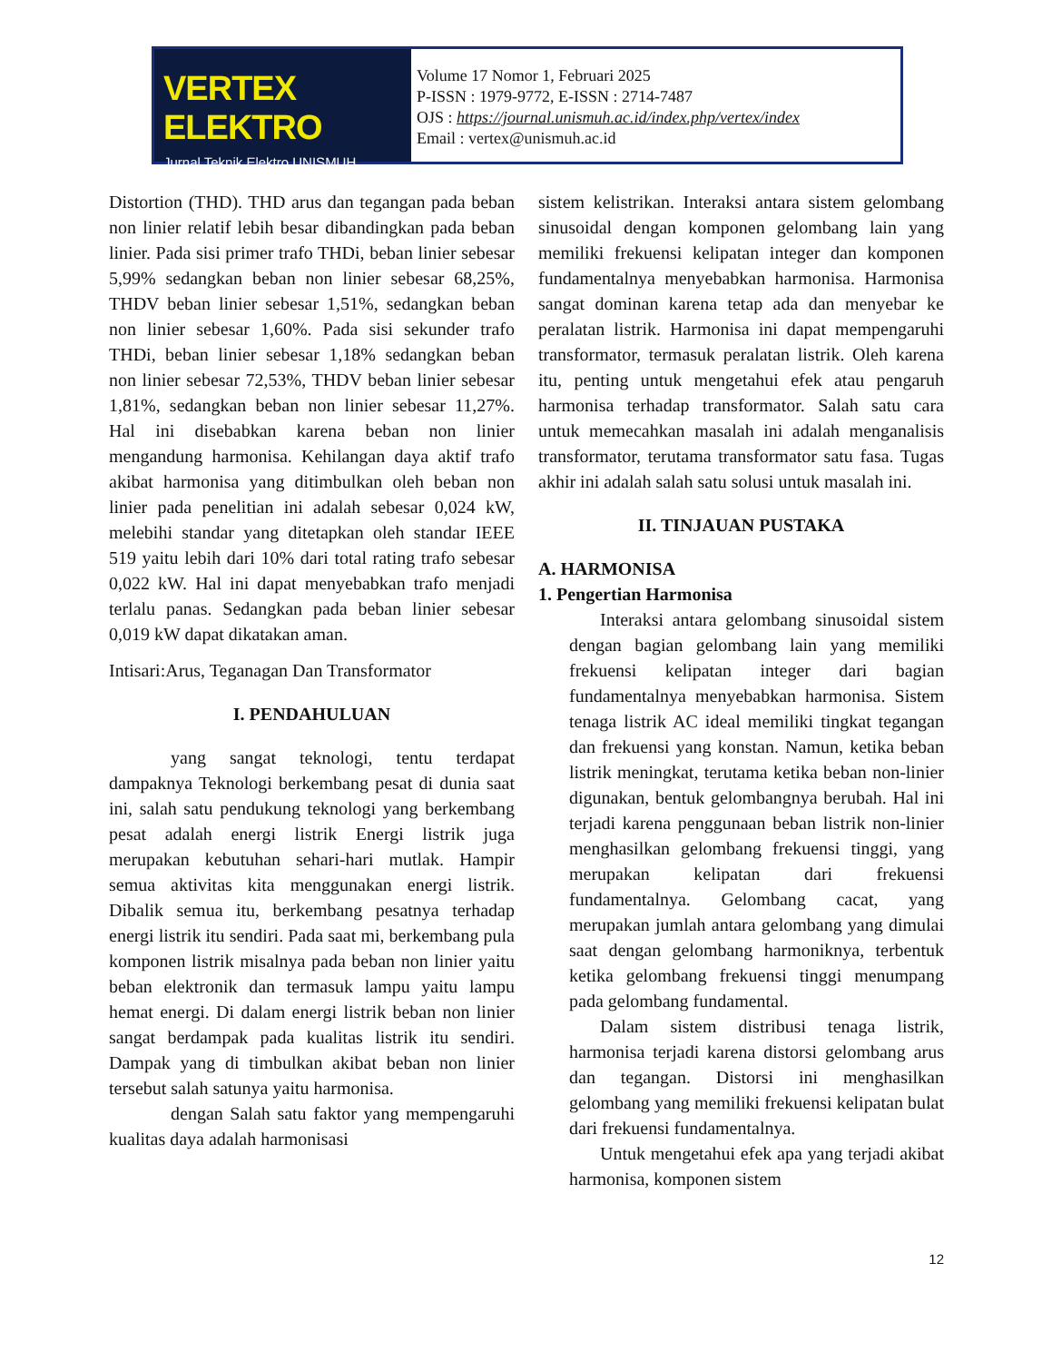VERTEX ELEKTRO
Jurnal Teknik Elektro UNISMUH
Volume 17 Nomor 1, Februari 2025
P-ISSN : 1979-9772, E-ISSN : 2714-7487
OJS : https://journal.unismuh.ac.id/index.php/vertex/index
Email : vertex@unismuh.ac.id
Distortion (THD). THD arus dan tegangan pada beban non linier relatif lebih besar dibandingkan pada beban linier. Pada sisi primer trafo THDi, beban linier sebesar 5,99% sedangkan beban non linier sebesar 68,25%, THDV beban linier sebesar 1,51%, sedangkan beban non linier sebesar 1,60%. Pada sisi sekunder trafo THDi, beban linier sebesar 1,18% sedangkan beban non linier sebesar 72,53%, THDV beban linier sebesar 1,81%, sedangkan beban non linier sebesar 11,27%. Hal ini disebabkan karena beban non linier mengandung harmonisa. Kehilangan daya aktif trafo akibat harmonisa yang ditimbulkan oleh beban non linier pada penelitian ini adalah sebesar 0,024 kW, melebihi standar yang ditetapkan oleh standar IEEE 519 yaitu lebih dari 10% dari total rating trafo sebesar 0,022 kW. Hal ini dapat menyebabkan trafo menjadi terlalu panas. Sedangkan pada beban linier sebesar 0,019 kW dapat dikatakan aman.
Intisari:Arus, Teganagan Dan Transformator
I. PENDAHULUAN
yang sangat teknologi, tentu terdapat dampaknya Teknologi berkembang pesat di dunia saat ini, salah satu pendukung teknologi yang berkembang pesat adalah energi listrik Energi listrik juga merupakan kebutuhan sehari-hari mutlak. Hampir semua aktivitas kita menggunakan energi listrik. Dibalik semua itu, berkembang pesatnya terhadap energi listrik itu sendiri. Pada saat mi, berkembang pula komponen listrik misalnya pada beban non linier yaitu beban elektronik dan termasuk lampu yaitu lampu hemat energi. Di dalam energi listrik beban non linier sangat berdampak pada kualitas listrik itu sendiri. Dampak yang di timbulkan akibat beban non linier tersebut salah satunya yaitu harmonisa.
dengan Salah satu faktor yang mempengaruhi kualitas daya adalah harmonisasi
sistem kelistrikan. Interaksi antara sistem gelombang sinusoidal dengan komponen gelombang lain yang memiliki frekuensi kelipatan integer dan komponen fundamentalnya menyebabkan harmonisa. Harmonisa sangat dominan karena tetap ada dan menyebar ke peralatan listrik. Harmonisa ini dapat mempengaruhi transformator, termasuk peralatan listrik. Oleh karena itu, penting untuk mengetahui efek atau pengaruh harmonisa terhadap transformator. Salah satu cara untuk memecahkan masalah ini adalah menganalisis transformator, terutama transformator satu fasa. Tugas akhir ini adalah salah satu solusi untuk masalah ini.
II. TINJAUAN PUSTAKA
A. HARMONISA
1. Pengertian Harmonisa
Interaksi antara gelombang sinusoidal sistem dengan bagian gelombang lain yang memiliki frekuensi kelipatan integer dari bagian fundamentalnya menyebabkan harmonisa. Sistem tenaga listrik AC ideal memiliki tingkat tegangan dan frekuensi yang konstan. Namun, ketika beban listrik meningkat, terutama ketika beban non-linier digunakan, bentuk gelombangnya berubah. Hal ini terjadi karena penggunaan beban listrik non-linier menghasilkan gelombang frekuensi tinggi, yang merupakan kelipatan dari frekuensi fundamentalnya. Gelombang cacat, yang merupakan jumlah antara gelombang yang dimulai saat dengan gelombang harmoniknya, terbentuk ketika gelombang frekuensi tinggi menumpang pada gelombang fundamental.
Dalam sistem distribusi tenaga listrik, harmonisa terjadi karena distorsi gelombang arus dan tegangan. Distorsi ini menghasilkan gelombang yang memiliki frekuensi kelipatan bulat dari frekuensi fundamentalnya.
Untuk mengetahui efek apa yang terjadi akibat harmonisa, komponen sistem
12